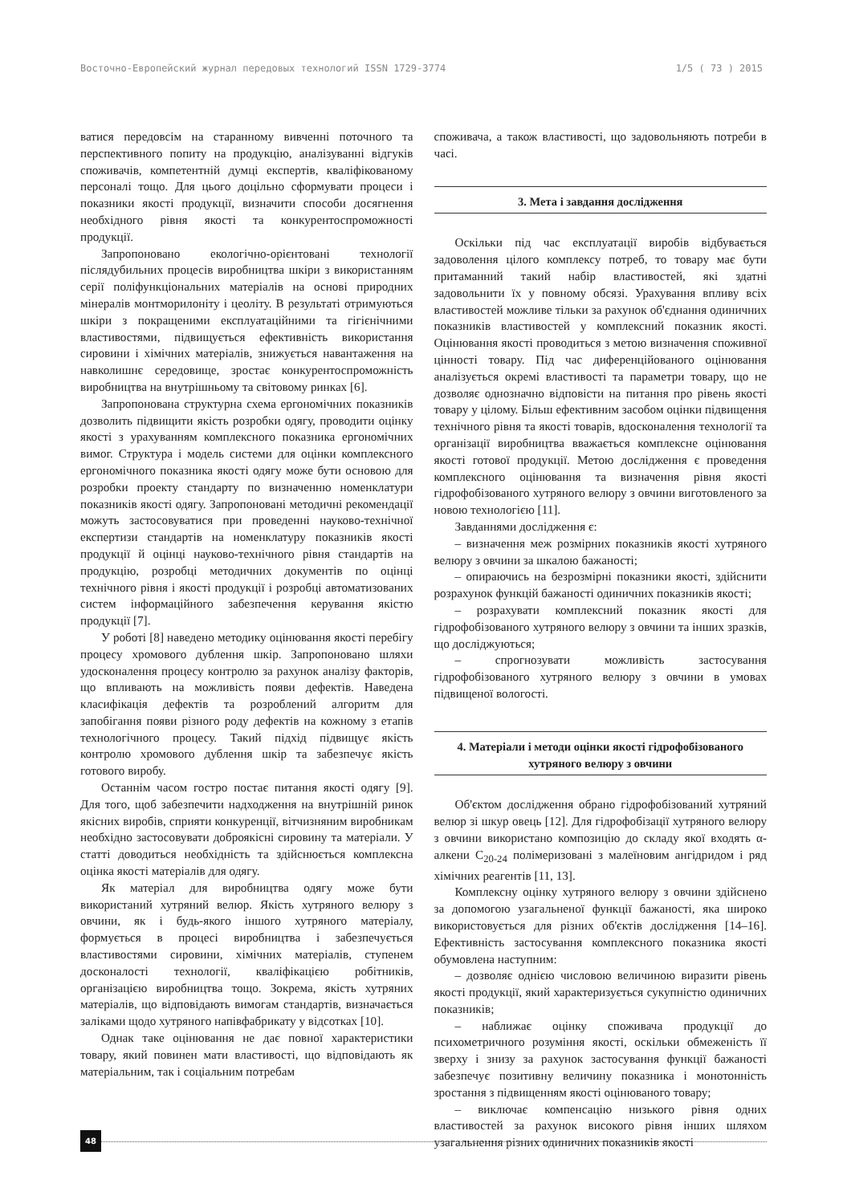Восточно-Европейский журнал передовых технологий ISSN 1729-3774 1/5 ( 73 ) 2015
ватися передовсім на старанному вивченні поточного та перспективного попиту на продукцію, аналізуванні відгуків споживачів, компетентній думці експертів, кваліфікованому персоналі тощо. Для цього доцільно сформувати процеси і показники якості продукції, визначити способи досягнення необхідного рівня якості та конкурентоспроможності продукції.
Запропоновано екологічно-орієнтовані технології післядубильних процесів виробництва шкіри з використанням серії поліфункціональних матеріалів на основі природних мінералів монтморилоніту і цеоліту. В результаті отримуються шкіри з покращеними експлуатаційними та гігієнічними властивостями, підвищується ефективність використання сировини і хімічних матеріалів, знижується навантаження на навколишнє середовище, зростає конкурентоспроможність виробництва на внутрішньому та світовому ринках [6].
Запропонована структурна схема ергономічних показників дозволить підвищити якість розробки одягу, проводити оцінку якості з урахуванням комплексного показника ергономічних вимог. Структура і модель системи для оцінки комплексного ергономічного показника якості одягу може бути основою для розробки проекту стандарту по визначенню номенклатури показників якості одягу. Запропоновані методичні рекомендації можуть застосовуватися при проведенні науково-технічної експертизи стандартів на номенклатуру показників якості продукції й оцінці науково-технічного рівня стандартів на продукцію, розробці методичних документів по оцінці технічного рівня і якості продукції і розробці автоматизованих систем інформаційного забезпечення керування якістю продукції [7].
У роботі [8] наведено методику оцінювання якості перебігу процесу хромового дублення шкір. Запропоновано шляхи удосконалення процесу контролю за рахунок аналізу факторів, що впливають на можливість появи дефектів. Наведена класифікація дефектів та розроблений алгоритм для запобігання появи різного роду дефектів на кожному з етапів технологічного процесу. Такий підхід підвищує якість контролю хромового дублення шкір та забезпечує якість готового виробу.
Останнім часом гостро постає питання якості одягу [9]. Для того, щоб забезпечити надходження на внутрішній ринок якісних виробів, сприяти конкуренції, вітчизняним виробникам необхідно застосовувати доброякісні сировину та матеріали. У статті доводиться необхідність та здійснюється комплексна оцінка якості матеріалів для одягу.
Як матеріал для виробництва одягу може бути використаний хутряний велюр. Якість хутряного велюру з овчини, як і будь-якого іншого хутряного матеріалу, формується в процесі виробництва і забезпечується властивостями сировини, хімічних матеріалів, ступенем досконалості технології, кваліфікацією робітників, організацією виробництва тощо. Зокрема, якість хутряних матеріалів, що відповідають вимогам стандартів, визначається заліками щодо хутряного напівфабрикату у відсотках [10].
Однак таке оцінювання не дає повної характеристики товару, який повинен мати властивості, що відповідають як матеріальним, так і соціальним потребам
споживача, а також властивості, що задовольняють потреби в часі.
3. Мета і завдання дослідження
Оскільки під час експлуатації виробів відбувається задоволення цілого комплексу потреб, то товару має бути притаманний такий набір властивостей, які здатні задовольнити їх у повному обсязі. Урахування впливу всіх властивостей можливе тільки за рахунок об'єднання одиничних показників властивостей у комплексний показник якості. Оцінювання якості проводиться з метою визначення споживної цінності товару. Під час диференційованого оцінювання аналізується окремі властивості та параметри товару, що не дозволяє однозначно відповісти на питання про рівень якості товару у цілому. Більш ефективним засобом оцінки підвищення технічного рівня та якості товарів, вдосконалення технології та організації виробництва вважається комплексне оцінювання якості готової продукції. Метою дослідження є проведення комплексного оцінювання та визначення рівня якості гідрофобізованого хутряного велюру з овчини виготовленого за новою технологією [11].
Завданнями дослідження є:
– визначення меж розмірних показників якості хутряного велюру з овчини за шкалою бажаності;
– опираючись на безрозмірні показники якості, здійснити розрахунок функцій бажаності одиничних показників якості;
– розрахувати комплексний показник якості для гідрофобізованого хутряного велюру з овчини та інших зразків, що досліджуються;
– спрогнозувати можливість застосування гідрофобізованого хутряного велюру з овчини в умовах підвищеної вологості.
4. Матеріали і методи оцінки якості гідрофобізованого хутряного велюру з овчини
Об'єктом дослідження обрано гідрофобізований хутряний велюр зі шкур овець [12]. Для гідрофобізації хутряного велюру з овчини використано композицію до складу якої входять α-алкени C<sub>20-24</sub> полімеризовані з малеїновим ангідридом і ряд хімічних реагентів [11, 13].
Комплексну оцінку хутряного велюру з овчини здійснено за допомогою узагальненої функції бажаності, яка широко використовується для різних об'єктів дослідження [14–16]. Ефективність застосування комплексного показника якості обумовлена наступним:
– дозволяє однією числовою величиною виразити рівень якості продукції, який характеризується сукупністю одиничних показників;
– наближає оцінку споживача продукції до психометричного розуміння якості, оскільки обмеженість її зверху і знизу за рахунок застосування функції бажаності забезпечує позитивну величину показника і монотонність зростання з підвищенням якості оцінюваного товару;
– виключає компенсацію низького рівня одних властивостей за рахунок високого рівня інших шляхом узагальнення різних одиничних показників якості
48